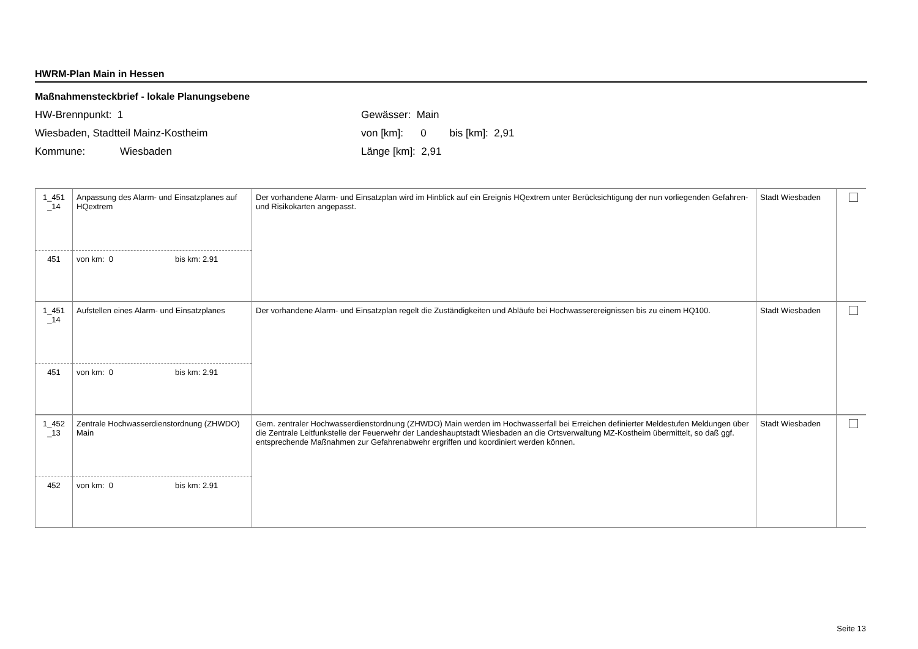HWRM-Plan Main in Hessen
Maßnahmensteckbrief - lokale Planungsebene
HW-Brennpunkt: 1
Wiesbaden, Stadtteil Mainz-Kostheim
Kommune: Wiesbaden
Gewässer: Main
von [km]: 0 bis [km]: 2,91
Länge [km]: 2,91
| 1_451 _14 | Anpassung des Alarm- und Einsatzplanes auf HQextrem | Der vorhandene Alarm- und Einsatzplan wird im Hinblick auf ein Ereignis HQextrem unter Berücksichtigung der nun vorliegenden Gefahren- und Risikokarten angepasst. | Stadt Wiesbaden | |
| 451 | von km: 0 bis km: 2.91 | | | |
| 1_451 _14 | Aufstellen eines Alarm- und Einsatzplanes | Der vorhandene Alarm- und Einsatzplan regelt die Zuständigkeiten und Abläufe bei Hochwasserereignissen bis zu einem HQ100. | Stadt Wiesbaden | |
| 451 | von km: 0 bis km: 2.91 | | | |
| 1_452 _13 | Zentrale Hochwasserdienstordnung (ZHWDO) Main | Gem. zentraler Hochwasserdienstordnung (ZHWDO) Main werden im Hochwasserfall bei Erreichen definierter Meldestufen Meldungen über die Zentrale Leitfunkstelle der Feuerwehr der Landeshauptstadt Wiesbaden an die Ortsverwaltung MZ-Kostheim übermittelt, so daß ggf. entsprechende Maßnahmen zur Gefahrenabwehr ergriffen und koordiniert werden können. | Stadt Wiesbaden | |
| 452 | von km: 0 bis km: 2.91 | | | |
Seite 13